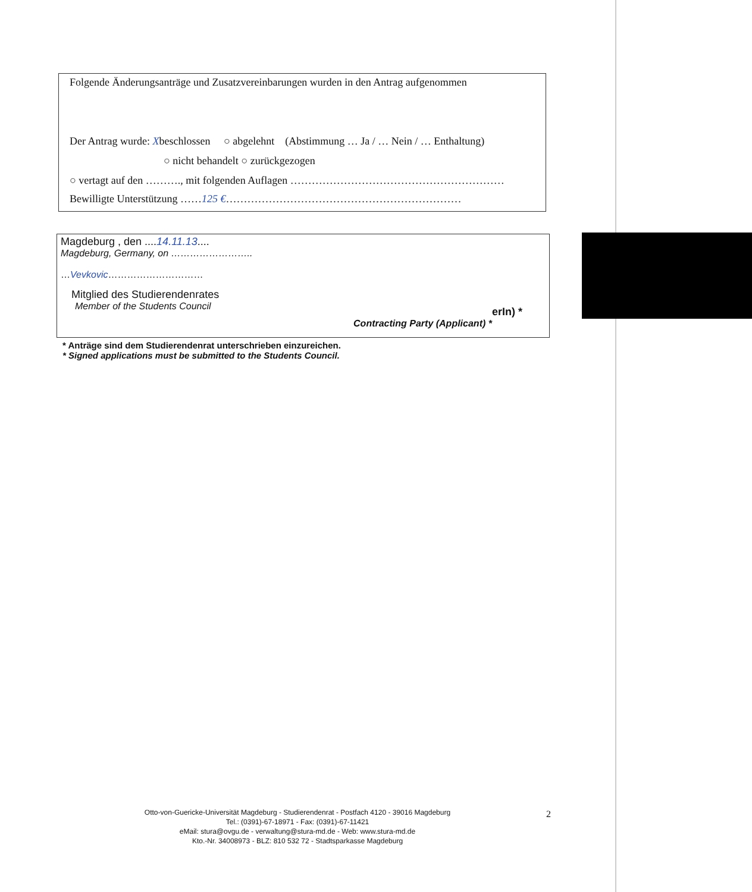Folgende Änderungsanträge und Zusatzvereinbarungen wurden in den Antrag aufgenommen
Der Antrag wurde: Xbeschlossen ○ abgelehnt (Abstimmung … Ja / … Nein / … Enthaltung)
○ nicht behandelt ○ zurückgezogen
○ vertagt auf den ………., mit folgenden Auflagen ……………………………………………………
Bewilligte Unterstützung ……125 €…………………………………………………………
Magdeburg , den ....14.11.13....
Magdeburg, Germany, on ……………………..
…Vevkovic…………………………
Mitglied des Studierendenrates
Member of the Students Council
erIn) *
Contracting Party (Applicant) *
* Anträge sind dem Studierendenrat unterschrieben einzureichen.
* Signed applications must be submitted to the Students Council.
Otto-von-Guericke-Universität Magdeburg - Studierendenrat - Postfach 4120 - 39016 Magdeburg
Tel.: (0391)-67-18971 - Fax: (0391)-67-11421
eMail: stura@ovgu.de - verwaltung@stura-md.de - Web: www.stura-md.de
Kto.-Nr. 34008973 - BLZ: 810 532 72 - Stadtsparkasse Magdeburg
2